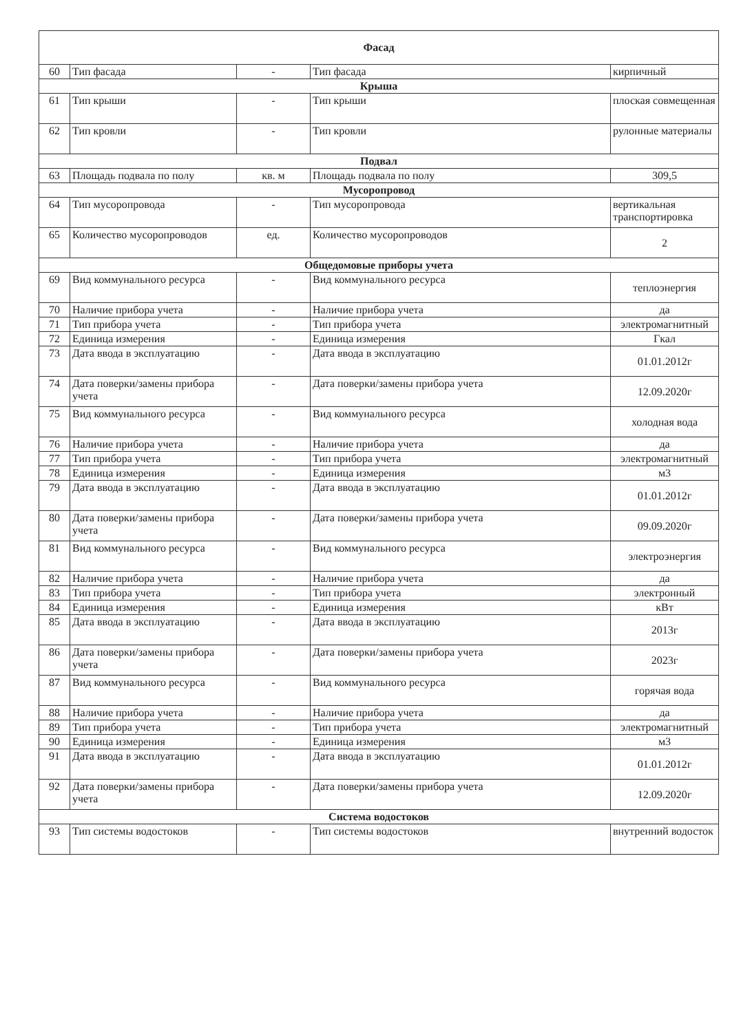| Фасад | | | | |
| --- | --- | --- | --- | --- |
| 60 | Тип фасада | - | Тип фасада | кирпичный |
| Крыша | | | | |
| 61 | Тип крыши | - | Тип крыши | плоская совмещенная |
| 62 | Тип кровли | - | Тип кровли | рулонные материалы |
| Подвал | | | | |
| 63 | Площадь подвала по полу | кв. м | Площадь подвала по полу | 309,5 |
| Мусоропровод | | | | |
| 64 | Тип мусоропровода | - | Тип мусоропровода | вертикальная транспортировка |
| 65 | Количество мусоропроводов | ед. | Количество мусоропроводов | 2 |
| Общедомовые приборы учета | | | | |
| 69 | Вид коммунального ресурса | - | Вид коммунального ресурса | теплоэнергия |
| 70 | Наличие прибора учета | - | Наличие прибора учета | да |
| 71 | Тип прибора учета | - | Тип прибора учета | электромагнитный |
| 72 | Единица измерения | - | Единица измерения | Гкал |
| 73 | Дата ввода в эксплуатацию | - | Дата ввода в эксплуатацию | 01.01.2012г |
| 74 | Дата поверки/замены прибора учета | - | Дата поверки/замены прибора учета | 12.09.2020г |
| 75 | Вид коммунального ресурса | - | Вид коммунального ресурса | холодная вода |
| 76 | Наличие прибора учета | - | Наличие прибора учета | да |
| 77 | Тип прибора учета | - | Тип прибора учета | электромагнитный |
| 78 | Единица измерения | - | Единица измерения | м3 |
| 79 | Дата ввода в эксплуатацию | - | Дата ввода в эксплуатацию | 01.01.2012г |
| 80 | Дата поверки/замены прибора учета | - | Дата поверки/замены прибора учета | 09.09.2020г |
| 81 | Вид коммунального ресурса | - | Вид коммунального ресурса | электроэнергия |
| 82 | Наличие прибора учета | - | Наличие прибора учета | да |
| 83 | Тип прибора учета | - | Тип прибора учета | электронный |
| 84 | Единица измерения | - | Единица измерения | кВт |
| 85 | Дата ввода в эксплуатацию | - | Дата ввода в эксплуатацию | 2013г |
| 86 | Дата поверки/замены прибора учета | - | Дата поверки/замены прибора учета | 2023г |
| 87 | Вид коммунального ресурса | - | Вид коммунального ресурса | горячая вода |
| 88 | Наличие прибора учета | - | Наличие прибора учета | да |
| 89 | Тип прибора учета | - | Тип прибора учета | электромагнитный |
| 90 | Единица измерения | - | Единица измерения | м3 |
| 91 | Дата ввода в эксплуатацию | - | Дата ввода в эксплуатацию | 01.01.2012г |
| 92 | Дата поверки/замены прибора учета | - | Дата поверки/замены прибора учета | 12.09.2020г |
| Система водостоков | | | | |
| 93 | Тип системы водостоков | - | Тип системы водостоков | внутренний водосток |